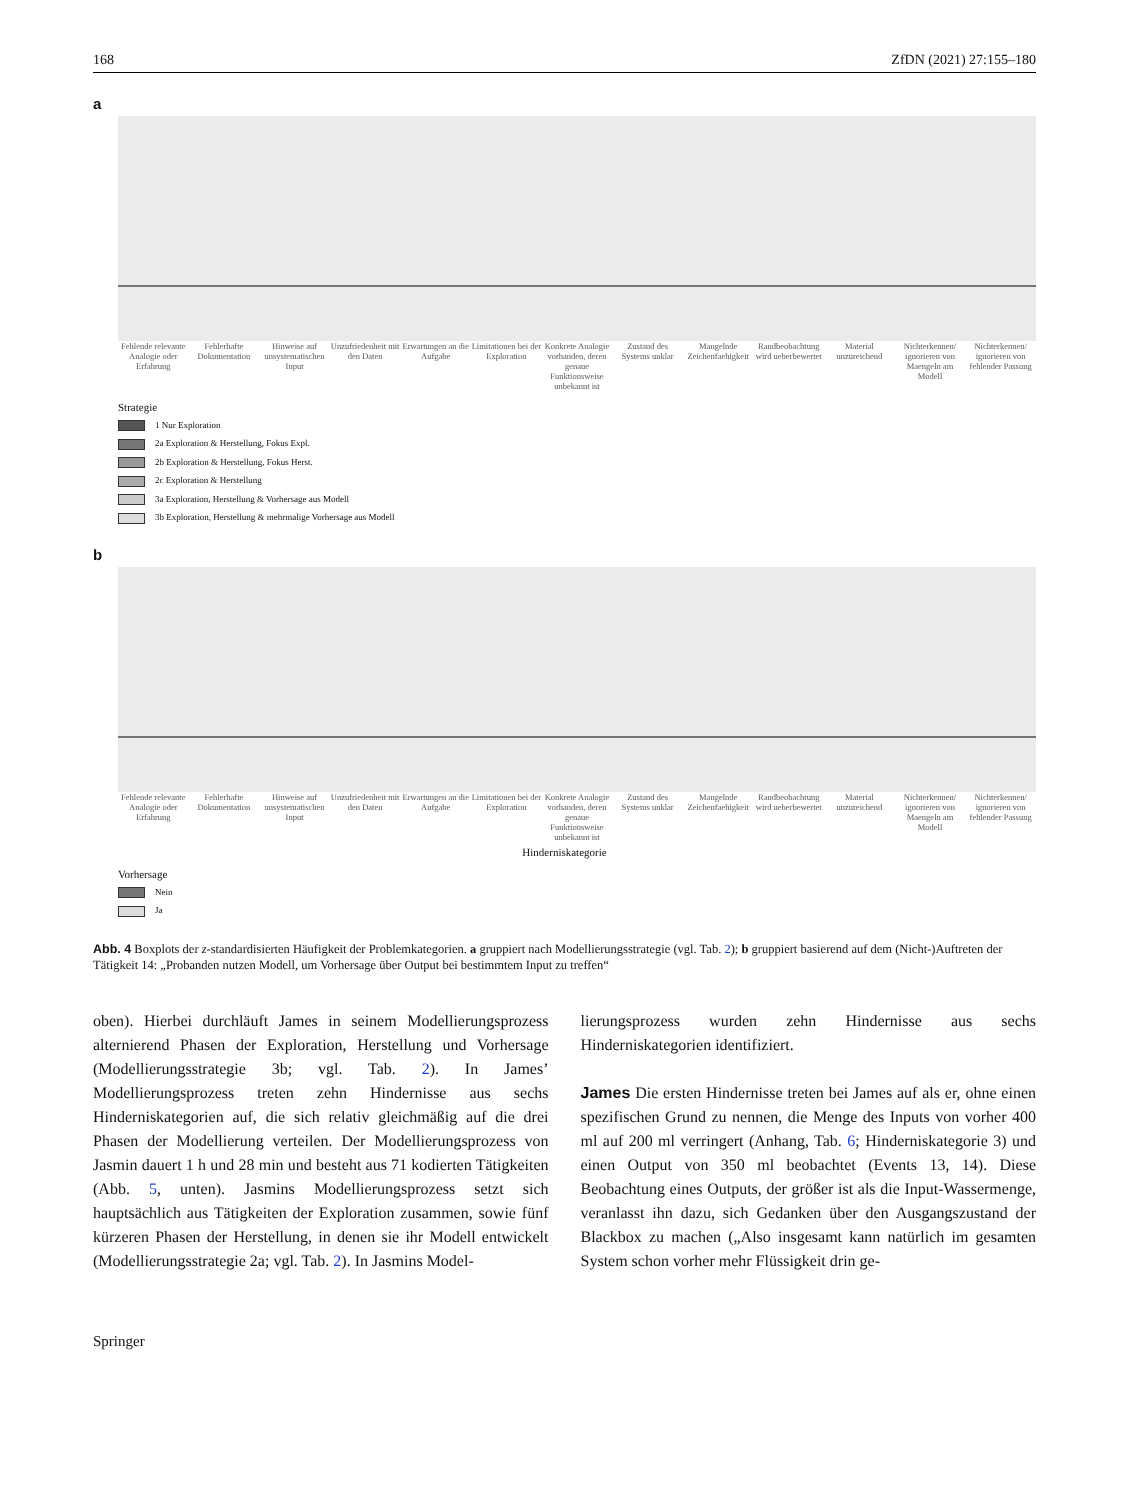168 ZfDN (2021) 27:155–180
a
Fehlende relevante Analogie oder Erfahrung
Fehlerhafte Dokumentation Hinweise auf unsystematischen Input
Unzufriedenheit mit den Daten Erwartungen an die Aufgabe Limitationen bei der Exploration
Konkrete Analogie vorhanden, deren genaue Funktionsweise unbekannt ist
Zustand des Systems unklar Mangelnde Zeichenfaehigkeit Randbeobachtung wird ueberbewertet
Material unzureichend Nichterkennen/ ignorieren von Maengeln am Modell
Nichterkennen/ ignorieren von fehlender Passung
Strategie
1 Nur Exploration
2a Exploration & Herstellung, Fokus Expl.
2b Exploration & Herstellung, Fokus Herst.
2c Exploration & Herstellung
3a Exploration, Herstellung & Vorhersage aus Modell
3b Exploration, Herstellung & mehrmalige Vorhersage aus Modell
b
Fehlende relevante Analogie oder Erfahrung
Fehlerhafte Dokumentation Hinweise auf unsystematischen Input
Unzufriedenheit mit den Daten Erwartungen an die Aufgabe Limitationen bei der Exploration
Konkrete Analogie vorhanden, deren genaue Funktionsweise unbekannt ist
Zustand des Systems unklar Mangelnde Zeichenfaehigkeit Randbeobachtung wird ueberbewertet
Material unzureichend Nichterkennen/ ignorieren von Maengeln am Modell
Nichterkennen/ ignorieren von fehlender Passung
Hinderniskategorie
Vorhersage
Nein
Ja
Abb. 4 Boxplots der z-standardisierten Häufigkeit der Problemkategorien. a gruppiert nach Modellierungsstrategie (vgl. Tab. 2); b gruppiert basierend auf dem (Nicht-)Auftreten der Tätigkeit 14: „Probanden nutzen Modell, um Vorhersage über Output bei bestimmtem Input zu treffen“
oben). Hierbei durchläuft James in seinem Modellierungsprozess alternierend Phasen der Exploration, Herstellung und Vorhersage (Modellierungsstrategie 3b; vgl. Tab. 2). In James’ Modellierungsprozess treten zehn Hindernisse aus sechs Hinderniskategorien auf, die sich relativ gleichmäßig auf die drei Phasen der Modellierung verteilen. Der Modellierungsprozess von Jasmin dauert 1 h und 28 min und besteht aus 71 kodierten Tätigkeiten (Abb. 5, unten). Jasmins Modellierungsprozess setzt sich hauptsächlich aus Tätigkeiten der Exploration zusammen, sowie fünf kürzeren Phasen der Herstellung, in denen sie ihr Modell entwickelt (Modellierungsstrategie 2a; vgl. Tab. 2). In Jasmins Model-
lierungsprozess wurden zehn Hindernisse aus sechs Hinderniskategorien identifiziert.
James Die ersten Hindernisse treten bei James auf als er, ohne einen spezifischen Grund zu nennen, die Menge des Inputs von vorher 400 ml auf 200 ml verringert (Anhang, Tab. 6; Hinderniskategorie 3) und einen Output von 350 ml beobachtet (Events 13, 14). Diese Beobachtung eines Outputs, der größer ist als die Input-Wassermenge, veranlasst ihn dazu, sich Gedanken über den Ausgangszustand der Blackbox zu machen („Also insgesamt kann natürlich im gesamten System schon vorher mehr Flüssigkeit drin ge-
Springer